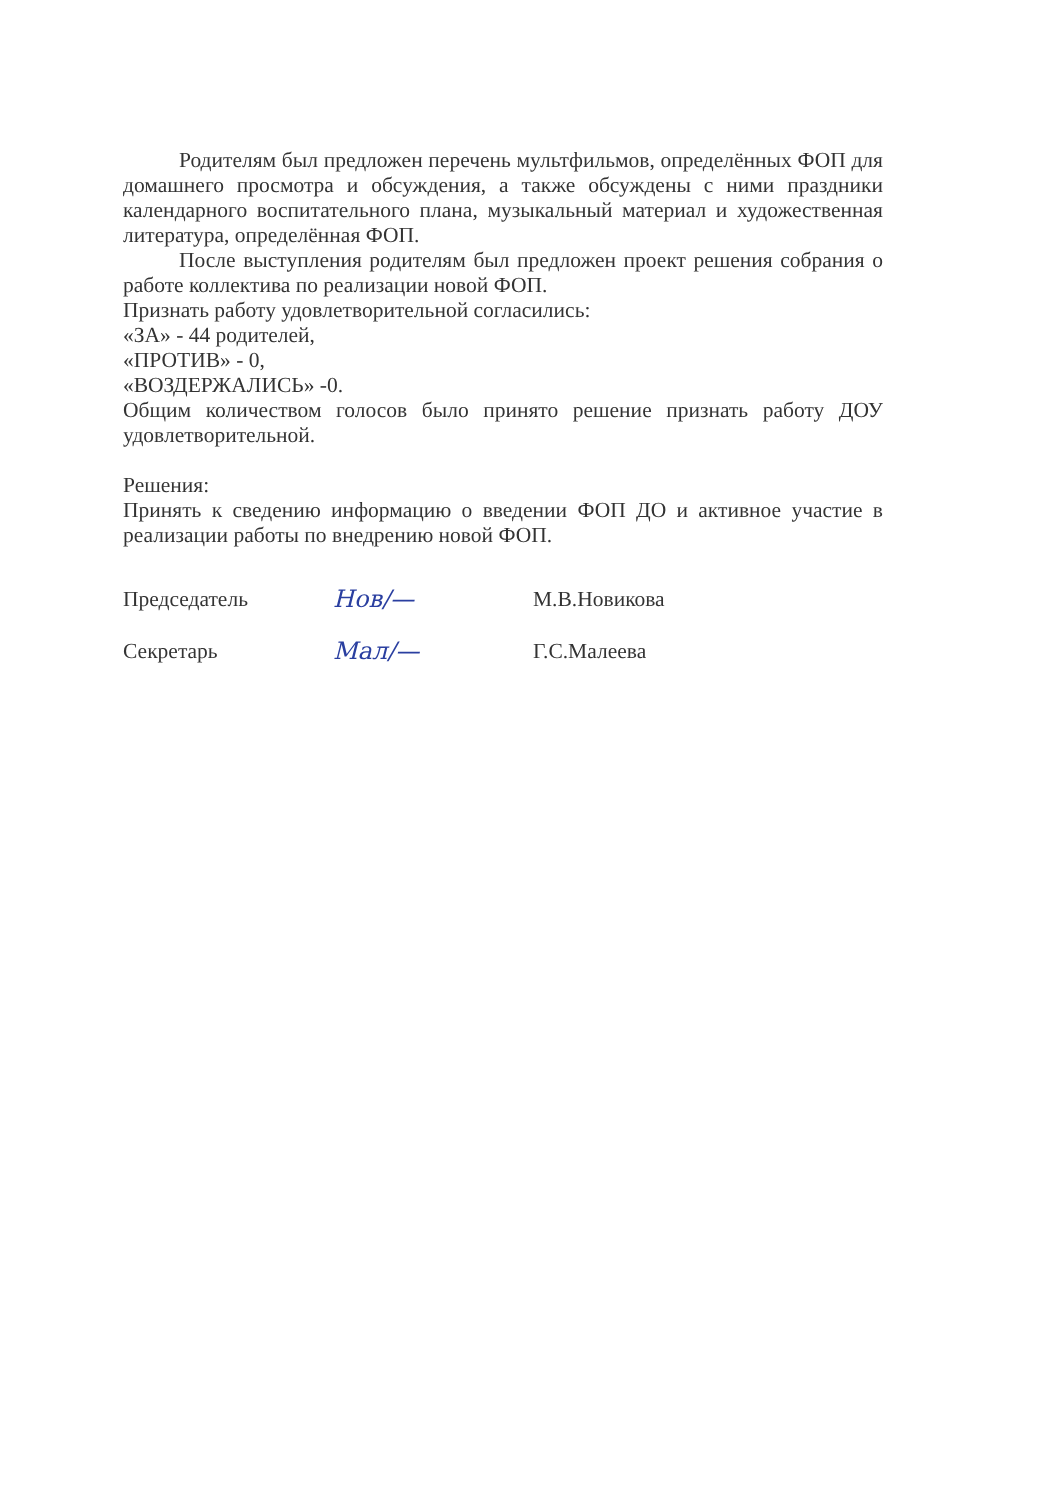Родителям был предложен перечень мультфильмов, определённых ФОП для домашнего просмотра и обсуждения, а также обсуждены с ними праздники календарного воспитательного плана, музыкальный материал и художественная литература, определённая ФОП.
После выступления родителям был предложен проект решения собрания о работе коллектива по реализации новой ФОП.
Признать работу удовлетворительной согласились:
«ЗА» - 44 родителей,
«ПРОТИВ» - 0,
«ВОЗДЕРЖАЛИСЬ» -0.
Общим количеством голосов было принято решение признать работу ДОУ удовлетворительной.
Решения:
Принять к сведению информацию о введении ФОП ДО и активное участие в реализации работы по внедрению новой ФОП.
Председатель Нов/— М.В.Новикова
Секретарь Мал/— Г.С.Малеева